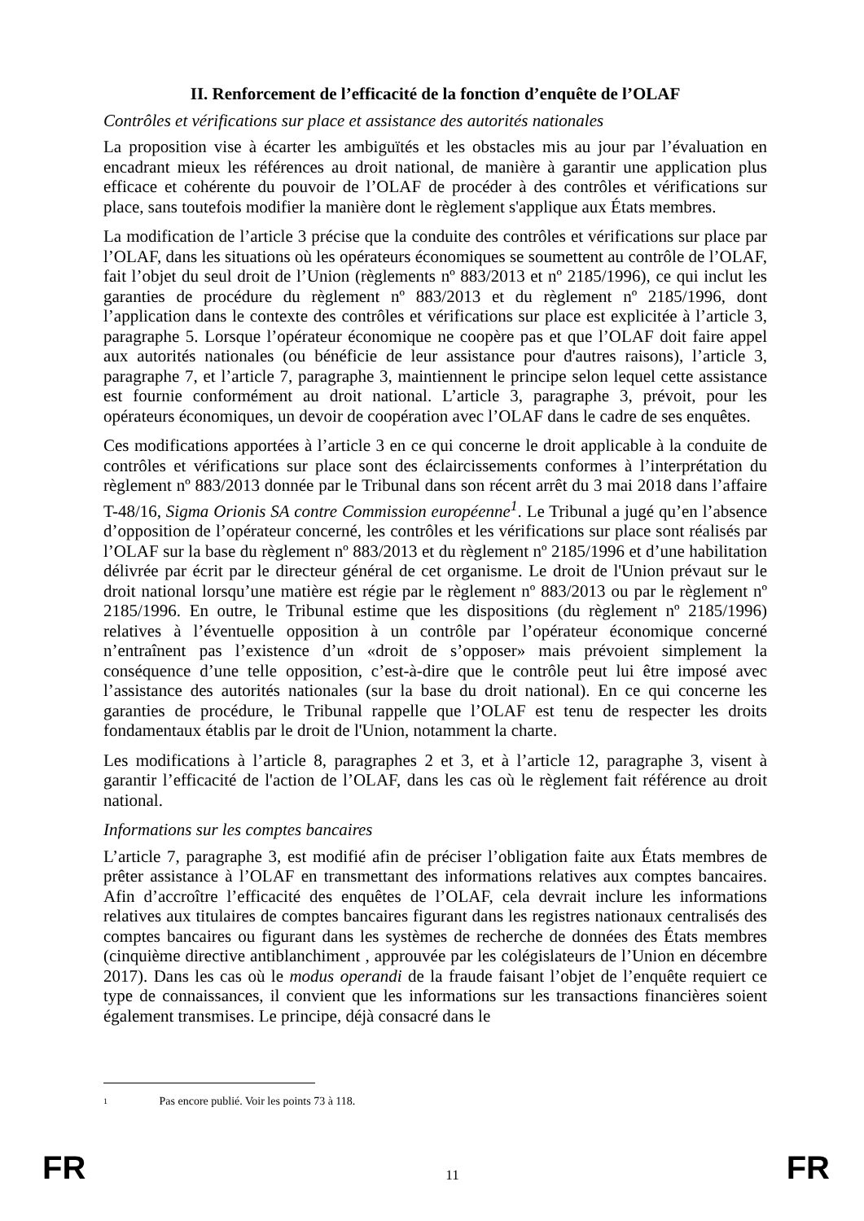II. Renforcement de l’efficacité de la fonction d’enquête de l’OLAF
Contrôles et vérifications sur place et assistance des autorités nationales
La proposition vise à écarter les ambiguïtés et les obstacles mis au jour par l’évaluation en encadrant mieux les références au droit national, de manière à garantir une application plus efficace et cohérente du pouvoir de l’OLAF de procéder à des contrôles et vérifications sur place, sans toutefois modifier la manière dont le règlement s'applique aux États membres.
La modification de l’article 3 précise que la conduite des contrôles et vérifications sur place par l’OLAF, dans les situations où les opérateurs économiques se soumettent au contrôle de l’OLAF, fait l’objet du seul droit de l’Union (règlements nº 883/2013 et nº 2185/1996), ce qui inclut les garanties de procédure du règlement nº 883/2013 et du règlement nº 2185/1996, dont l’application dans le contexte des contrôles et vérifications sur place est explicitée à l’article 3, paragraphe 5. Lorsque l’opérateur économique ne coopère pas et que l’OLAF doit faire appel aux autorités nationales (ou bénéficie de leur assistance pour d'autres raisons), l’article 3, paragraphe 7, et l’article 7, paragraphe 3, maintiennent le principe selon lequel cette assistance est fournie conformément au droit national. L’article 3, paragraphe 3, prévoit, pour les opérateurs économiques, un devoir de coopération avec l’OLAF dans le cadre de ses enquêtes.
Ces modifications apportées à l’article 3 en ce qui concerne le droit applicable à la conduite de contrôles et vérifications sur place sont des éclaircissements conformes à l’interprétation du règlement nº 883/2013 donnée par le Tribunal dans son récent arrêt du 3 mai 2018 dans l’affaire T-48/16, Sigma Orionis SA contre Commission européenne<sup>1</sup>. Le Tribunal a jugé qu’en l’absence d’opposition de l’opérateur concerné, les contrôles et les vérifications sur place sont réalisés par l’OLAF sur la base du règlement nº 883/2013 et du règlement nº 2185/1996 et d’une habilitation délivrée par écrit par le directeur général de cet organisme. Le droit de l'Union prévaut sur le droit national lorsqu’une matière est régie par le règlement nº 883/2013 ou par le règlement nº 2185/1996. En outre, le Tribunal estime que les dispositions (du règlement nº 2185/1996) relatives à l’éventuelle opposition à un contrôle par l’opérateur économique concerné n’entraînent pas l’existence d’un «droit de s’opposer» mais prévoient simplement la conséquence d’une telle opposition, c’est-à-dire que le contrôle peut lui être imposé avec l’assistance des autorités nationales (sur la base du droit national). En ce qui concerne les garanties de procédure, le Tribunal rappelle que l’OLAF est tenu de respecter les droits fondamentaux établis par le droit de l'Union, notamment la charte.
Les modifications à l’article 8, paragraphes 2 et 3, et à l’article 12, paragraphe 3, visent à garantir l’efficacité de l'action de l’OLAF, dans les cas où le règlement fait référence au droit national.
Informations sur les comptes bancaires
L’article 7, paragraphe 3, est modifié afin de préciser l’obligation faite aux États membres de prêter assistance à l’OLAF en transmettant des informations relatives aux comptes bancaires. Afin d’accroître l’efficacité des enquêtes de l’OLAF, cela devrait inclure les informations relatives aux titulaires de comptes bancaires figurant dans les registres nationaux centralisés des comptes bancaires ou figurant dans les systèmes de recherche de données des États membres (cinquième directive antiblanchiment , approuvée par les colégislateurs de l’Union en décembre 2017). Dans les cas où le modus operandi de la fraude faisant l’objet de l’enquête requiert ce type de connaissances, il convient que les informations sur les transactions financières soient également transmises. Le principe, déjà consacré dans le
1 Pas encore publié. Voir les points 73 à 118.
FR 11 FR